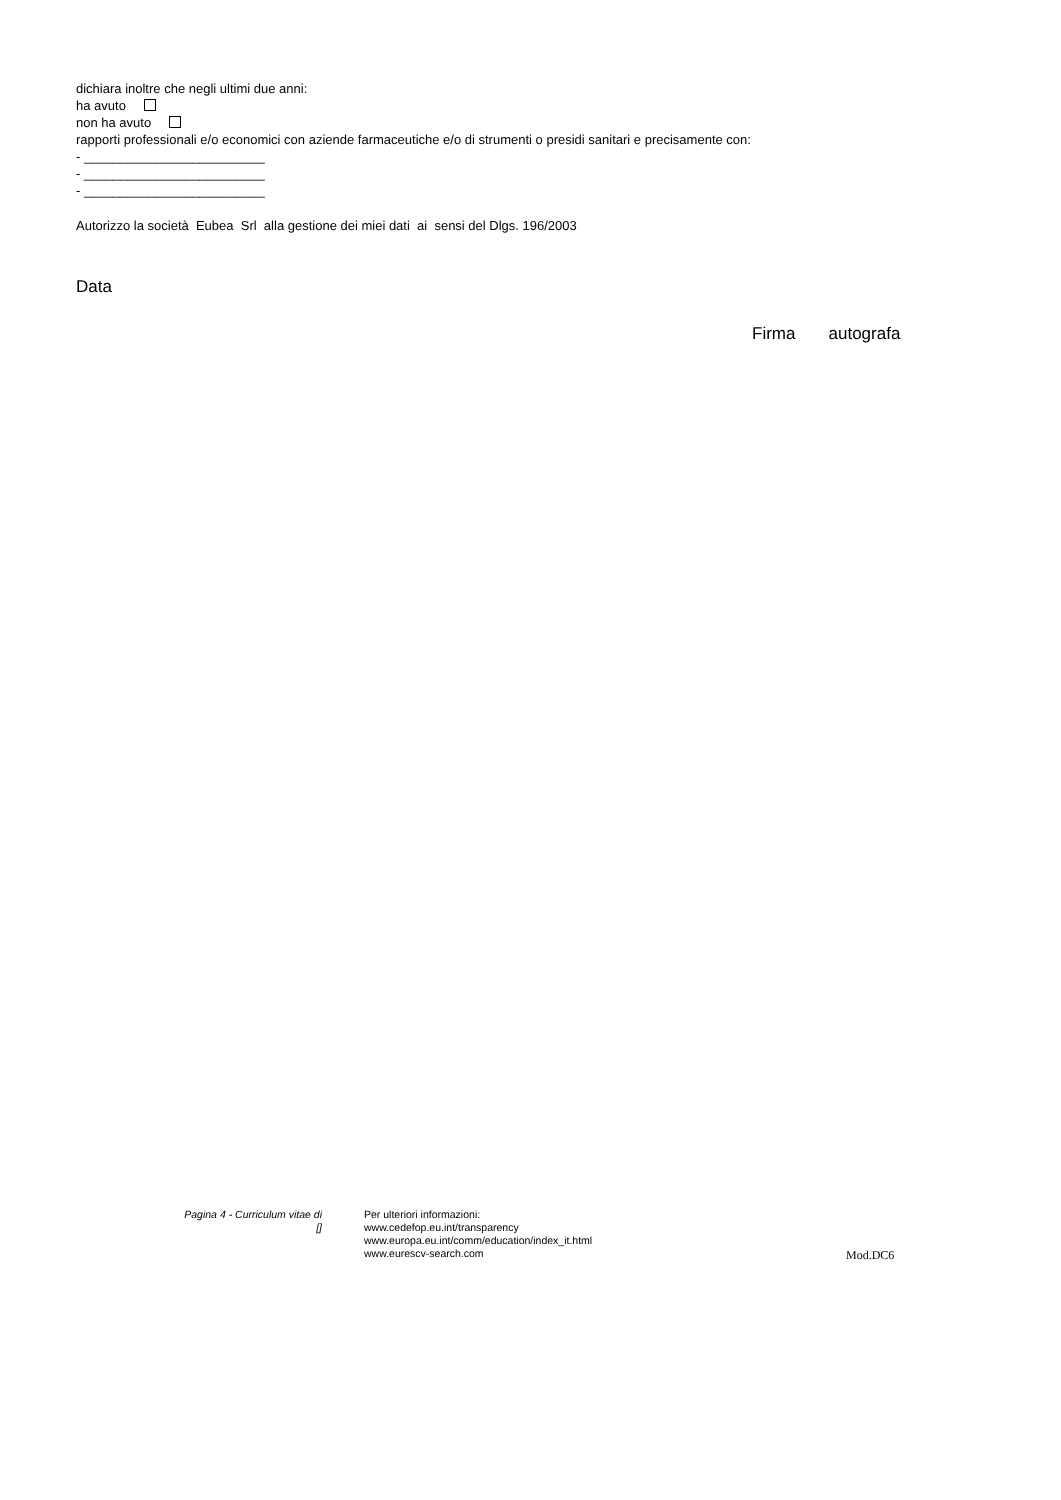dichiara inoltre che negli ultimi due anni:
ha avuto
non ha avuto
rapporti professionali e/o economici con aziende farmaceutiche e/o di strumenti o presidi sanitari e precisamente con:
- _________________________
- _________________________
- _________________________
Autorizzo la società Eubea Srl alla gestione dei miei dati ai sensi del Dlgs. 196/2003
Data
Firma autografa
Pagina 4 - Curriculum vitae di
[]
Per ulteriori informazioni:
www.cedefop.eu.int/transparency
www.europa.eu.int/comm/education/index_it.html
www.eurescv-search.com
Mod.DC6